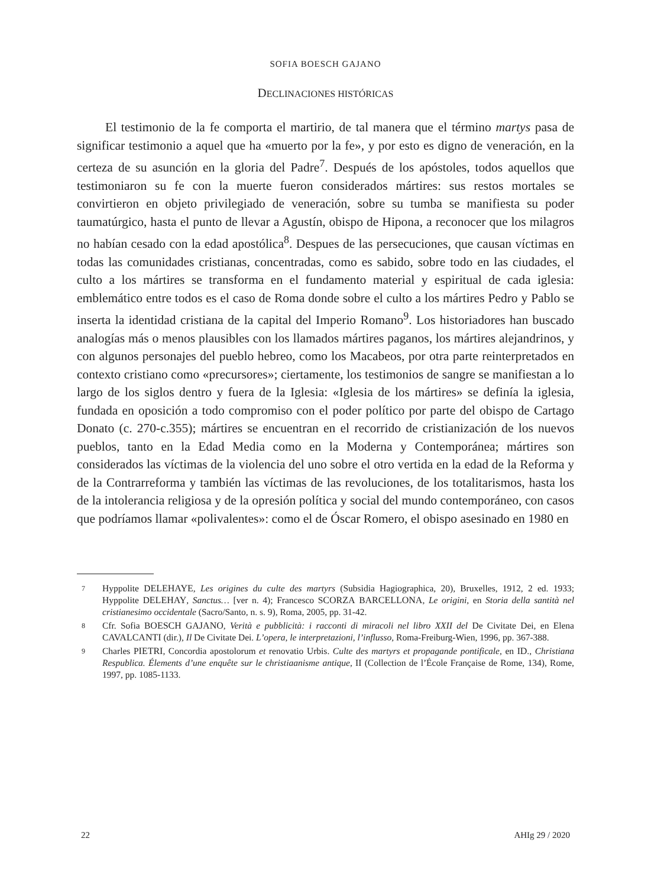SOFIA BOESCH GAJANO
DECLINACIONES HISTÓRICAS
El testimonio de la fe comporta el martirio, de tal manera que el término martys pasa de significar testimonio a aquel que ha «muerto por la fe», y por esto es digno de veneración, en la certeza de su asunción en la gloria del Padre<sup>7</sup>. Después de los apóstoles, todos aquellos que testimoniaron su fe con la muerte fueron considerados mártires: sus restos mortales se convirtieron en objeto privilegiado de veneración, sobre su tumba se manifiesta su poder taumatúrgico, hasta el punto de llevar a Agustín, obispo de Hipona, a reconocer que los milagros no habían cesado con la edad apostólica<sup>8</sup>. Despues de las persecuciones, que causan víctimas en todas las comunidades cristianas, concentradas, como es sabido, sobre todo en las ciudades, el culto a los mártires se transforma en el fundamento material y espiritual de cada iglesia: emblemático entre todos es el caso de Roma donde sobre el culto a los mártires Pedro y Pablo se inserta la identidad cristiana de la capital del Imperio Romano<sup>9</sup>. Los historiadores han buscado analogías más o menos plausibles con los llamados mártires paganos, los mártires alejandrinos, y con algunos personajes del pueblo hebreo, como los Macabeos, por otra parte reinterpretados en contexto cristiano como «precursores»; ciertamente, los testimonios de sangre se manifiestan a lo largo de los siglos dentro y fuera de la Iglesia: «Iglesia de los mártires» se definía la iglesia, fundada en oposición a todo compromiso con el poder político por parte del obispo de Cartago Donato (c. 270-c.355); mártires se encuentran en el recorrido de cristianización de los nuevos pueblos, tanto en la Edad Media como en la Moderna y Contemporánea; mártires son considerados las víctimas de la violencia del uno sobre el otro vertida en la edad de la Reforma y de la Contrarreforma y también las víctimas de las revoluciones, de los totalitarismos, hasta los de la intolerancia religiosa y de la opresión política y social del mundo contemporáneo, con casos que podríamos llamar «polivalentes»: como el de Óscar Romero, el obispo asesinado en 1980 en
7 Hyppolite DELEHAYE, Les origines du culte des martyrs (Subsidia Hagiographica, 20), Bruxelles, 1912, 2 ed. 1933; Hyppolite DELEHAY, Sanctus… [ver n. 4); Francesco SCORZA BARCELLONA, Le origini, en Storia della santità nel cristianesimo occidentale (Sacro/Santo, n. s. 9), Roma, 2005, pp. 31-42.
8 Cfr. Sofia BOESCH GAJANO, Verità e pubblicità: i racconti di miracoli nel libro XXII del De Civitate Dei, en Elena CAVALCANTI (dir.), Il De Civitate Dei. L’opera, le interpretazioni, l’influsso, Roma-Freiburg-Wien, 1996, pp. 367-388.
9 Charles PIETRI, Concordia apostolorum et renovatio Urbis. Culte des martyrs et propagande pontificale, en ID., Christiana Respublica. Élements d’une enquête sur le christiaanisme antique, II (Collection de l’École Française de Rome, 134), Rome, 1997, pp. 1085-1133.
22 AHIg 29 / 2020